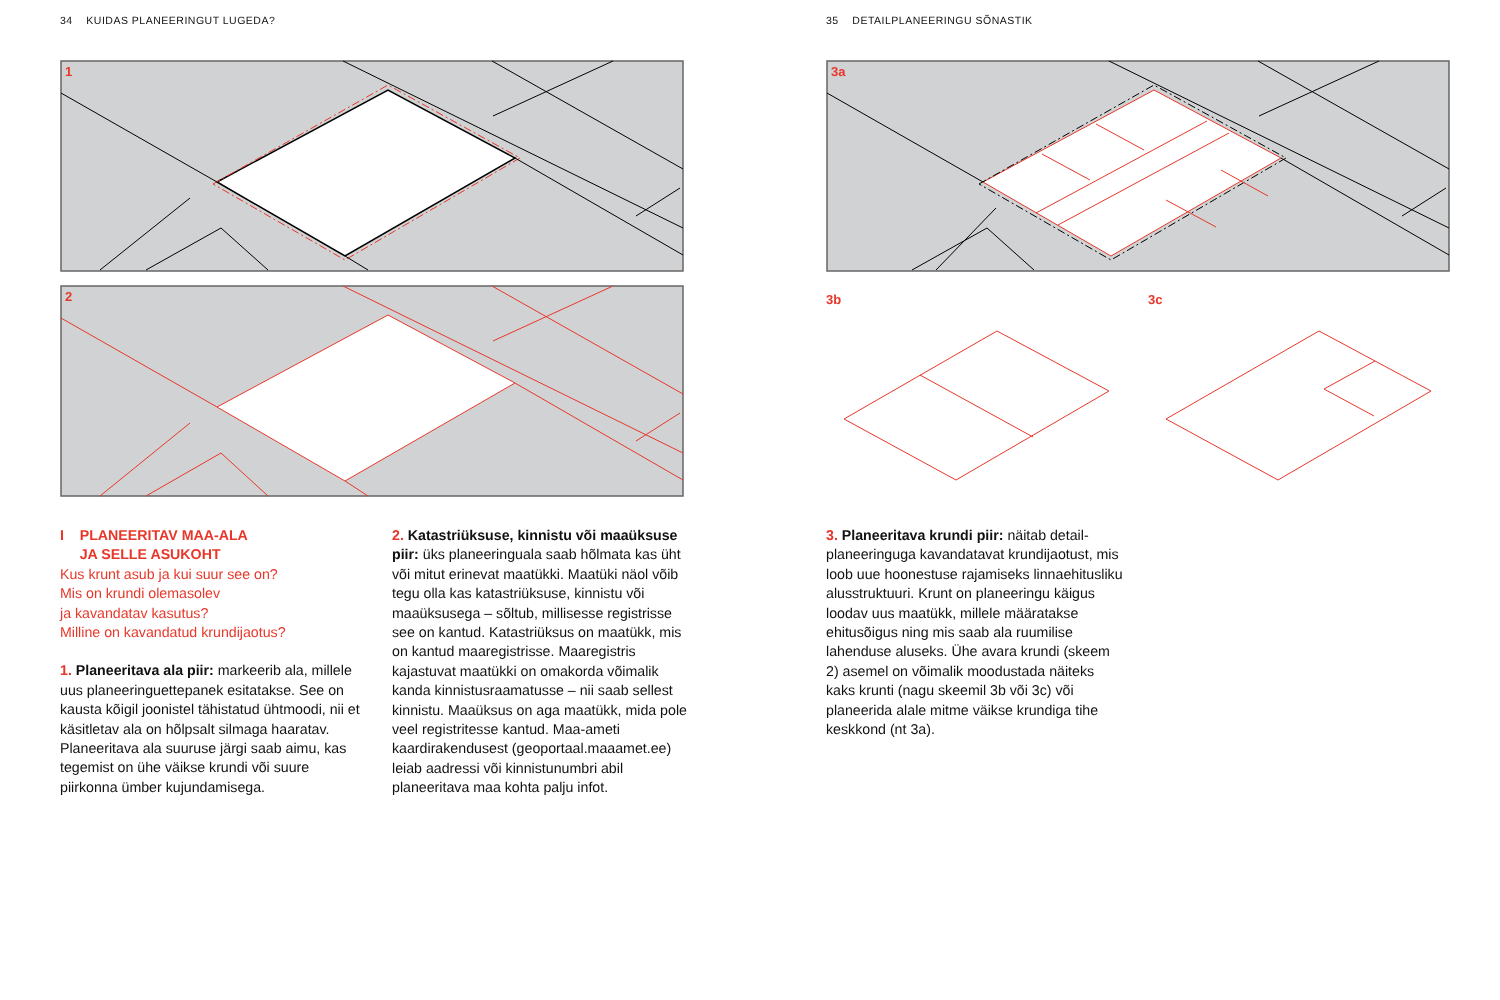34 KUIDAS PLANEERINGUT LUGEDA?
1
2
I PLANEERITAV MAA-ALA
JA SELLE ASUKOHT
Kus krunt asub ja kui suur see on?
Mis on krundi olemasolev
ja kavandatav kasutus?
Milline on kavandatud krundijaotus?
1. Planeeritava ala piir: markeerib ala, millele uus planeeringuettepanek esitatakse. See on kausta kõigil joonistel tähistatud ühtmoodi, nii et käsitletav ala on hõlpsalt silmaga haaratav. Planeeritava ala suuruse järgi saab aimu, kas tegemist on ühe väikse krundi või suure piirkonna ümber kujundamisega.
2. Katastriüksuse, kinnistu või maaüksuse piir: üks planeeringuala saab hõlmata kas üht või mitut erinevat maatükki. Maatüki näol võib tegu olla kas katastriüksuse, kinnistu või maaüksusega – sõltub, millisesse registrisse see on kantud. Katastriüksus on maatükk, mis on kantud maaregistrisse. Maaregistris kajastuvat maatükki on omakorda võimalik kanda kinnistusraamatusse – nii saab sellest kinnistu. Maaüksus on aga maatükk, mida pole veel registritesse kantud. Maa-ameti kaardirakendusest (geoportaal.maaamet.ee) leiab aadressi või kinnistunumbri abil planeeritava maa kohta palju infot.
35 DETAILPLANEERINGU SÕNASTIK
3a
3b
3c
3. Planeeritava krundi piir: näitab detail-planeeringuga kavandatavat krundijaotust, mis loob uue hoonestuse rajamiseks linnaehitusliku alusstruktuuri. Krunt on planeeringu käigus loodav uus maatükk, millele määratakse ehitusõigus ning mis saab ala ruumilise lahenduse aluseks. Ühe avara krundi (skeem 2) asemel on võimalik moodustada näiteks kaks krunti (nagu skeemil 3b või 3c) või planeerida alale mitme väikse krundiga tihe keskkond (nt 3a).